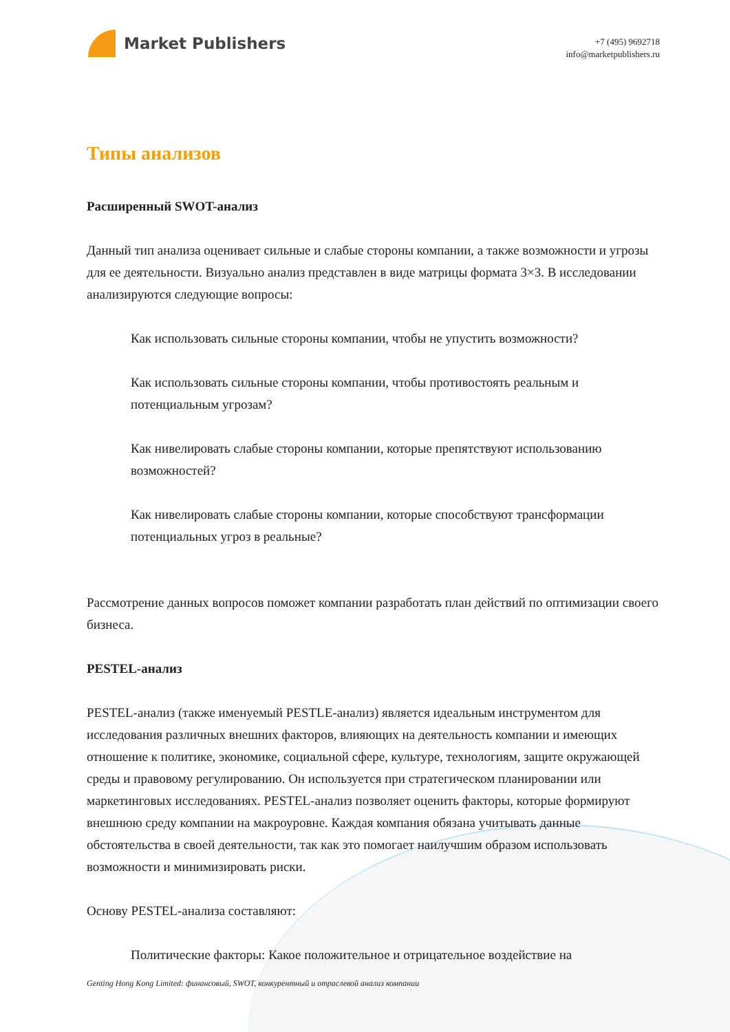Market Publishers
+7 (495) 9692718
info@marketpublishers.ru
Типы анализов
Расширенный SWOT-анализ
Данный тип анализа оценивает сильные и слабые стороны компании, а также возможности и угрозы для ее деятельности. Визуально анализ представлен в виде матрицы формата 3×3. В исследовании анализируются следующие вопросы:
Как использовать сильные стороны компании, чтобы не упустить возможности?
Как использовать сильные стороны компании, чтобы противостоять реальным и потенциальным угрозам?
Как нивелировать слабые стороны компании, которые препятствуют использованию возможностей?
Как нивелировать слабые стороны компании, которые способствуют трансформации потенциальных угроз в реальные?
Рассмотрение данных вопросов поможет компании разработать план действий по оптимизации своего бизнеса.
PESTEL-анализ
PESTEL-анализ (также именуемый PESTLE-анализ) является идеальным инструментом для исследования различных внешних факторов, влияющих на деятельность компании и имеющих отношение к политике, экономике, социальной сфере, культуре, технологиям, защите окружающей среды и правовому регулированию. Он используется при стратегическом планировании или маркетинговых исследованиях. PESTEL-анализ позволяет оценить факторы, которые формируют внешнюю среду компании на макроуровне. Каждая компания обязана учитывать данные обстоятельства в своей деятельности, так как это помогает наилучшим образом использовать возможности и минимизировать риски.
Основу PESTEL-анализа составляют:
Политические факторы: Какое положительное и отрицательное воздействие на
Genting Hong Kong Limited: финансовый, SWOT, конкурентный и отраслевой анализ компании